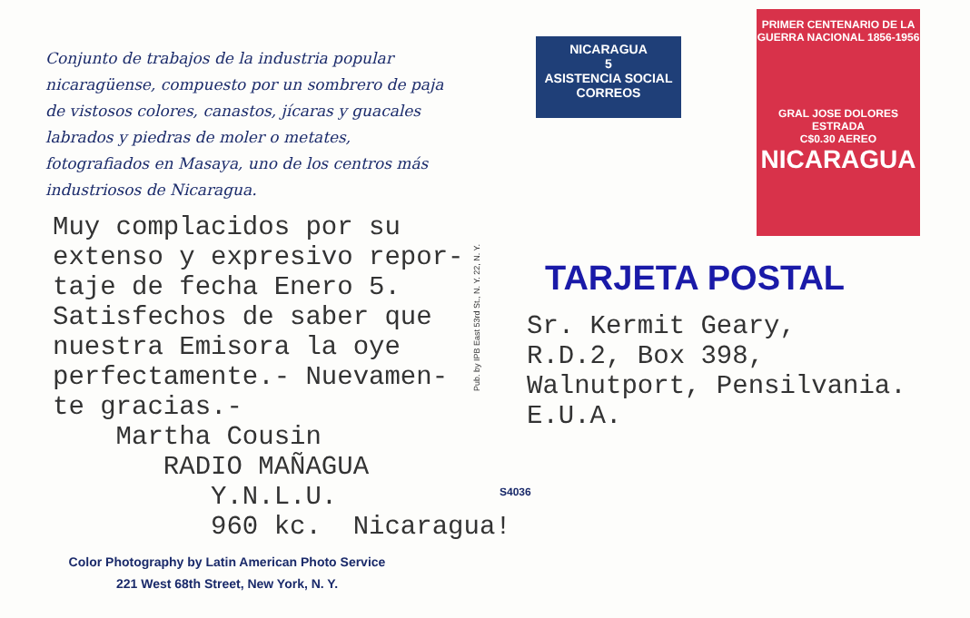Conjunto de trabajos de la industria popular nicaragüense, compuesto por un sombrero de paja de vistosos colores, canastos, jícaras y guacales labrados y piedras de moler o metates, fotografiados en Masaya, uno de los centros más industriosos de Nicaragua.
Muy complacidos por su extenso y expresivo repor- taje de fecha Enero 5. Satisfechos de saber que nuestra Emisora la oye perfectamente.- Nuevamen- te gracias.- Martha Cousin RADIO MAÑAGUA Y.N.L.U. 960 kc. Nicaragua!
Color Photography by Latin American Photo Service
221 West 68th Street, New York, N. Y.
Pub. by IPB East 53rd St., N. Y. 22, N. Y.
NICARAGUA
5
ASISTENCIA SOCIAL
CORREOS
PRIMER CENTENARIO DE LA GUERRA NACIONAL 1856-1956
GRAL JOSE DOLORES ESTRADA
C$0.30 AEREO
NICARAGUA
TARJETA POSTAL
Sr. Kermit Geary, R.D.2, Box 398, Walnutport, Pensilvania. E.U.A.
S4036